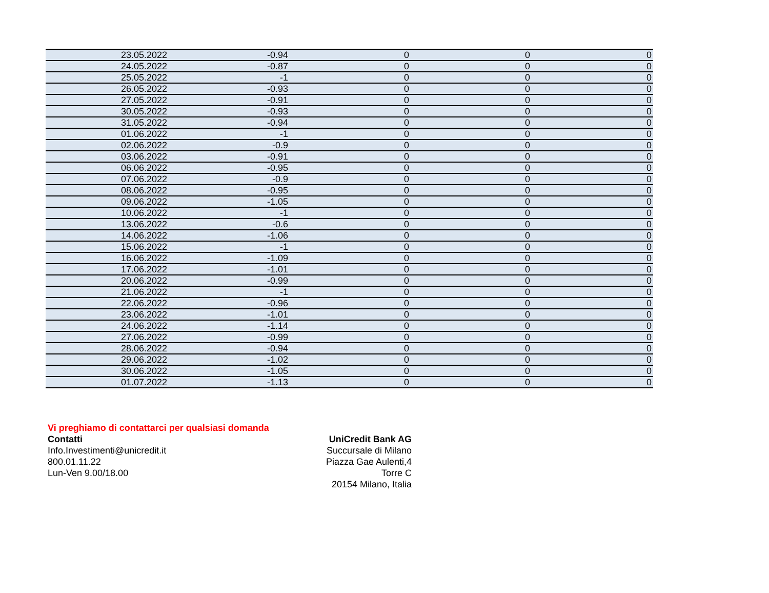| 23.05.2022 | -0.94 | 0 | 0 | 0 |
| 24.05.2022 | -0.87 | 0 | 0 | 0 |
| 25.05.2022 | -1 | 0 | 0 | 0 |
| 26.05.2022 | -0.93 | 0 | 0 | 0 |
| 27.05.2022 | -0.91 | 0 | 0 | 0 |
| 30.05.2022 | -0.93 | 0 | 0 | 0 |
| 31.05.2022 | -0.94 | 0 | 0 | 0 |
| 01.06.2022 | -1 | 0 | 0 | 0 |
| 02.06.2022 | -0.9 | 0 | 0 | 0 |
| 03.06.2022 | -0.91 | 0 | 0 | 0 |
| 06.06.2022 | -0.95 | 0 | 0 | 0 |
| 07.06.2022 | -0.9 | 0 | 0 | 0 |
| 08.06.2022 | -0.95 | 0 | 0 | 0 |
| 09.06.2022 | -1.05 | 0 | 0 | 0 |
| 10.06.2022 | -1 | 0 | 0 | 0 |
| 13.06.2022 | -0.6 | 0 | 0 | 0 |
| 14.06.2022 | -1.06 | 0 | 0 | 0 |
| 15.06.2022 | -1 | 0 | 0 | 0 |
| 16.06.2022 | -1.09 | 0 | 0 | 0 |
| 17.06.2022 | -1.01 | 0 | 0 | 0 |
| 20.06.2022 | -0.99 | 0 | 0 | 0 |
| 21.06.2022 | -1 | 0 | 0 | 0 |
| 22.06.2022 | -0.96 | 0 | 0 | 0 |
| 23.06.2022 | -1.01 | 0 | 0 | 0 |
| 24.06.2022 | -1.14 | 0 | 0 | 0 |
| 27.06.2022 | -0.99 | 0 | 0 | 0 |
| 28.06.2022 | -0.94 | 0 | 0 | 0 |
| 29.06.2022 | -1.02 | 0 | 0 | 0 |
| 30.06.2022 | -1.05 | 0 | 0 | 0 |
| 01.07.2022 | -1.13 | 0 | 0 | 0 |
Vi preghiamo di contattarci per qualsiasi domanda
Contatti
Info.Investimenti@unicredit.it
800.01.11.22
Lun-Ven 9.00/18.00
UniCredit Bank AG
Succursale di Milano
Piazza Gae Aulenti,4
Torre C
20154 Milano, Italia